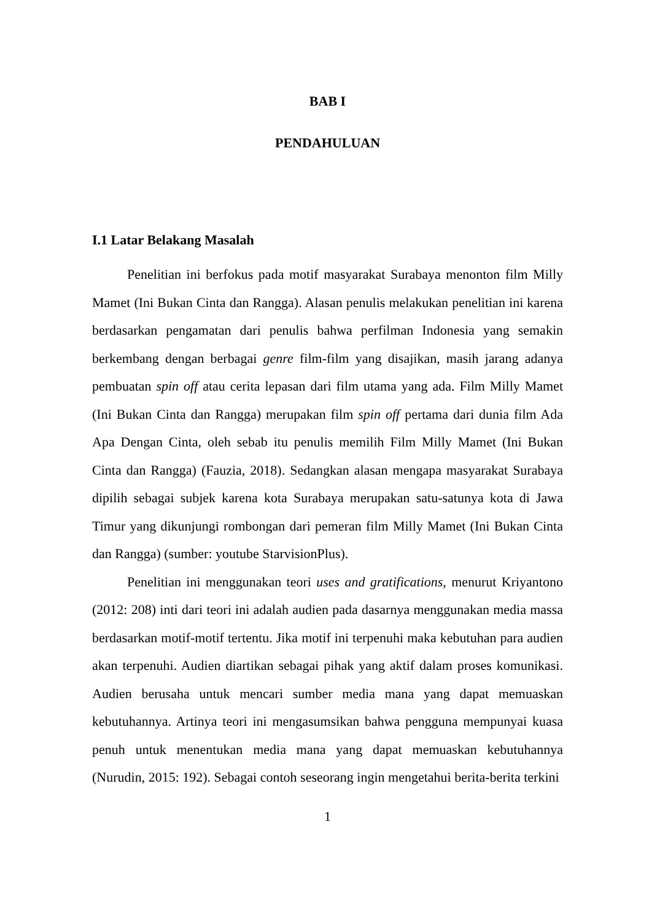BAB I
PENDAHULUAN
I.1 Latar Belakang Masalah
Penelitian ini berfokus pada motif masyarakat Surabaya menonton film Milly Mamet (Ini Bukan Cinta dan Rangga). Alasan penulis melakukan penelitian ini karena berdasarkan pengamatan dari penulis bahwa perfilman Indonesia yang semakin berkembang dengan berbagai genre film-film yang disajikan, masih jarang adanya pembuatan spin off atau cerita lepasan dari film utama yang ada. Film Milly Mamet (Ini Bukan Cinta dan Rangga) merupakan film spin off pertama dari dunia film Ada Apa Dengan Cinta, oleh sebab itu penulis memilih Film Milly Mamet (Ini Bukan Cinta dan Rangga) (Fauzia, 2018). Sedangkan alasan mengapa masyarakat Surabaya dipilih sebagai subjek karena kota Surabaya merupakan satu-satunya kota di Jawa Timur yang dikunjungi rombongan dari pemeran film Milly Mamet (Ini Bukan Cinta dan Rangga) (sumber: youtube StarvisionPlus).
Penelitian ini menggunakan teori uses and gratifications, menurut Kriyantono (2012: 208) inti dari teori ini adalah audien pada dasarnya menggunakan media massa berdasarkan motif-motif tertentu. Jika motif ini terpenuhi maka kebutuhan para audien akan terpenuhi. Audien diartikan sebagai pihak yang aktif dalam proses komunikasi. Audien berusaha untuk mencari sumber media mana yang dapat memuaskan kebutuhannya. Artinya teori ini mengasumsikan bahwa pengguna mempunyai kuasa penuh untuk menentukan media mana yang dapat memuaskan kebutuhannya (Nurudin, 2015: 192). Sebagai contoh seseorang ingin mengetahui berita-berita terkini
1